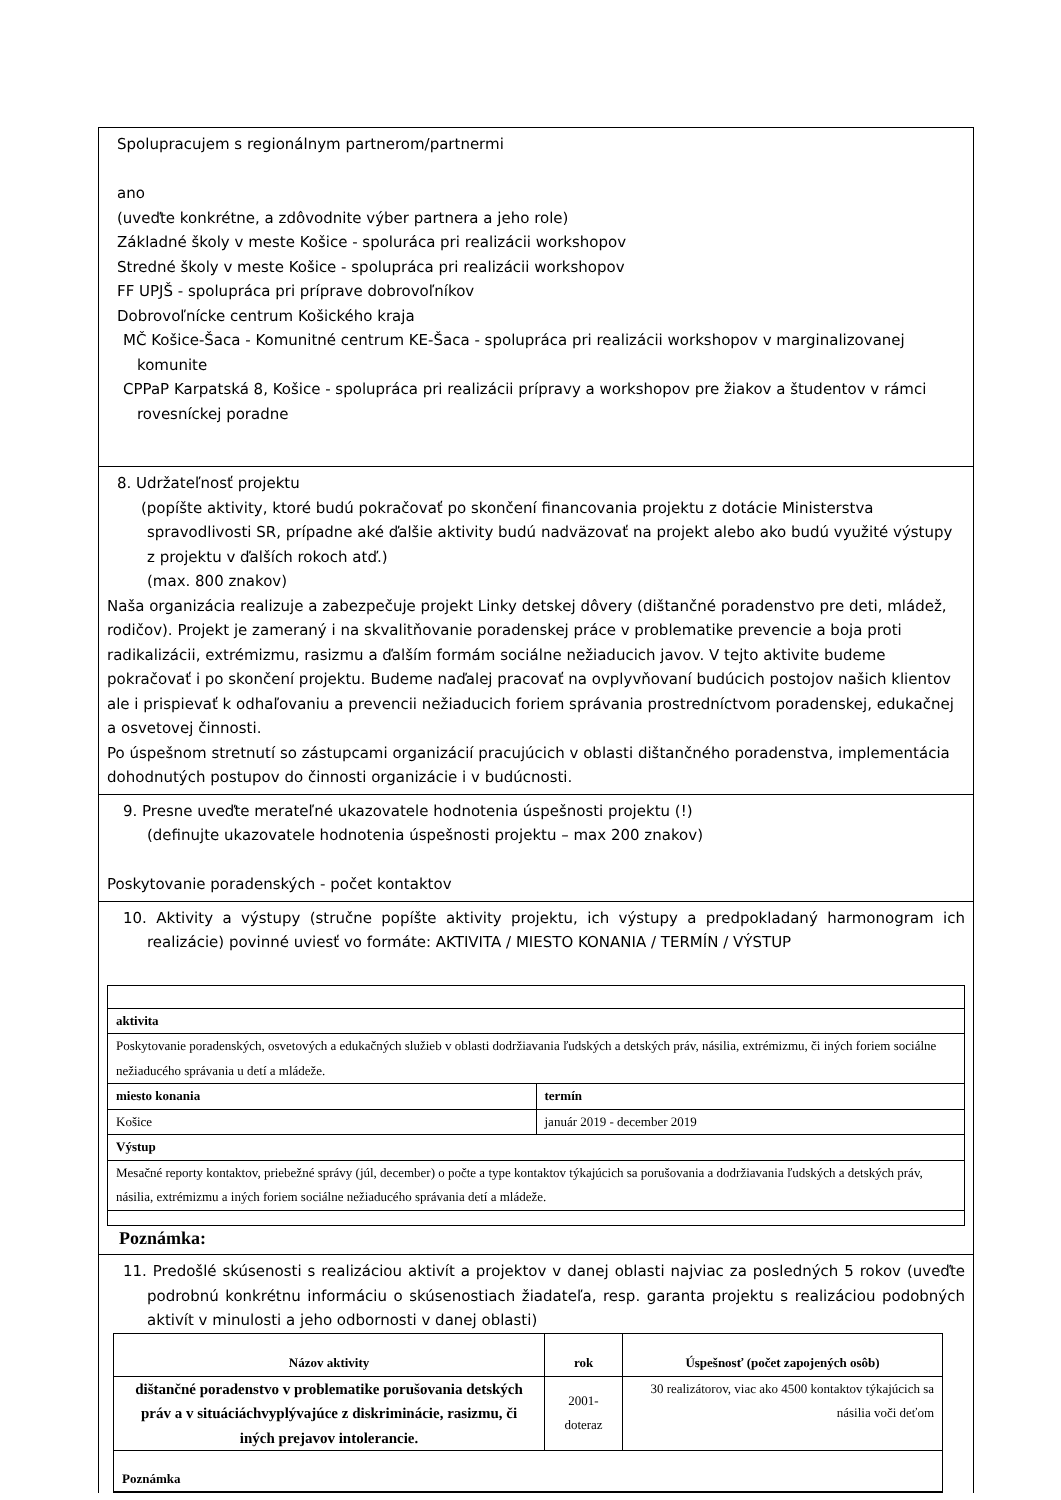Spolupracujem s regionálnym partnerom/partnermi
ano
(uveďte konkrétne, a zdôvodnite výber partnera a jeho role)
Základné školy v meste Košice - spoluráca pri realizácii workshopov
Stredné školy v meste Košice - spolupráca pri realizácii workshopov
FF UPJŠ - spolupráca pri príprave dobrovoľníkov
Dobrovoľnícke centrum Košického kraja
MČ Košice-Šaca - Komunitné centrum KE-Šaca - spolupráca pri realizácii workshopov v marginalizovanej komunite
CPPaP Karpatská 8, Košice - spolupráca pri realizácii prípravy a workshopov pre žiakov a študentov v rámci rovesníckej poradne
8. Udržateľnosť projektu
(popíšte aktivity, ktoré budú pokračovať po skončení financovania projektu z dotácie Ministerstva spravodlivosti SR, prípadne aké ďalšie aktivity budú nadväzovať na projekt alebo ako budú využité výstupy z projektu v ďalších rokoch atď.)
(max. 800 znakov)
Naša organizácia realizuje a zabezpečuje projekt Linky detskej dôvery (dištančné poradenstvo pre deti, mládež, rodičov). Projekt je zameraný i na skvalitňovanie poradenskej práce v problematike prevencie a boja proti radikalizácii, extrémizmu, rasizmu a ďalším formám sociálne nežiaducich javov. V tejto aktivite budeme pokračovať i po skončení projektu. Budeme naďalej pracovať na ovplyvňovaní budúcich postojov našich klientov ale i prispievať k odhaľovaniu a prevencii nežiaducich foriem správania prostredníctvom poradenskej, edukačnej a osvetovej činnosti.
Po úspešnom stretnutí so zástupcami organizácií pracujúcich v oblasti dištančného poradenstva, implementácia dohodnutých postupov do činnosti organizácie i v budúcnosti.
9. Presne uveďte merateľné ukazovatele hodnotenia úspešnosti projektu (!)
(definujte ukazovatele hodnotenia úspešnosti projektu – max 200 znakov)
Poskytovanie poradenských - počet kontaktov
10. Aktivity a výstupy (stručne popíšte aktivity projektu, ich výstupy a predpokladaný harmonogram ich realizácie) povinné uviesť vo formáte: AKTIVITA / MIESTO KONANIA / TERMÍN / VÝSTUP
| aktivita | |
| --- | --- |
| Poskytovanie poradenských, osvetových a edukačných služieb v oblasti dodržiavania ľudských a detských práv, násilia, extrémizmu, či iných foriem sociálne nežiaducého správania u detí a mládeže. | |
| miesto konania | termín |
| Košice | január 2019 - december 2019 |
| Výstup | |
| Mesačné reporty kontaktov, priebežné správy (júl, december) o počte a type kontaktov týkajúcich sa porušovania a dodržiavania ľudských a detských práv, násilia, extrémizmu a iných foriem sociálne nežiaducého správania detí a mládeže. | |
Poznámka:
11. Predošlé skúsenosti s realizáciou aktivít a projektov v danej oblasti najviac za posledných 5 rokov (uveďte podrobnú konkrétnu informáciu o skúsenostiach žiadateľa, resp. garanta projektu s realizáciou podobných aktivít v minulosti a jeho odbornosti v danej oblasti)
| Názov aktivity | rok | Úspešnosť (počet zapojených osôb) |
| --- | --- | --- |
| dištančné poradenstvo v problematike porušovania detských práv a v situáciáchvyplývajúce z diskriminácie, rasizmu, či iných prejavov intolerancie. | 2001-doteraz | 30 realizátorov, viac ako 4500 kontaktov týkajúcich sa násilia voči deťom |
| Poznámka | | |